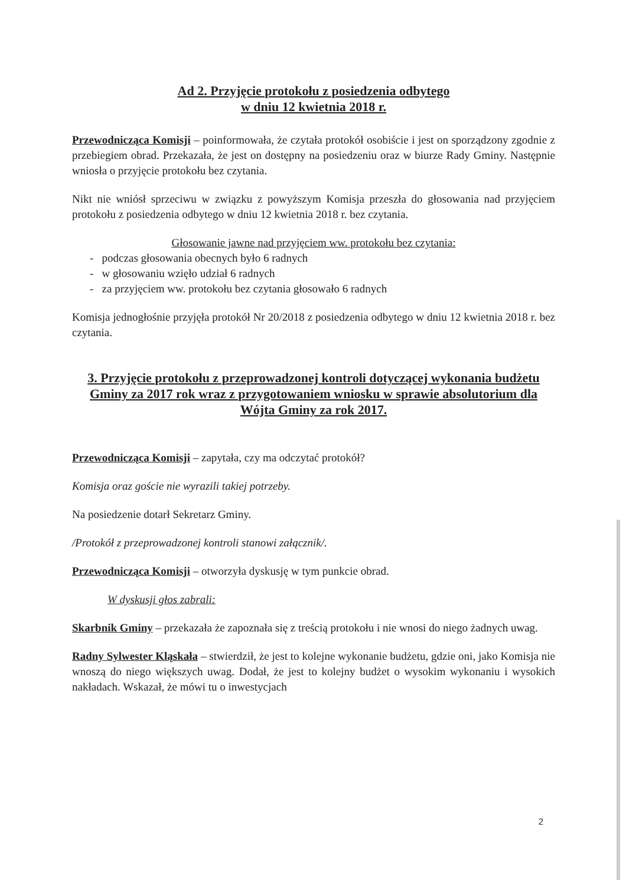Ad 2. Przyjęcie protokołu z posiedzenia odbytego
w dniu 12 kwietnia 2018 r.
Przewodnicząca Komisji – poinformowała, że czytała protokół osobiście i jest on sporządzony zgodnie z przebiegiem obrad. Przekazała, że jest on dostępny na posiedzeniu oraz w biurze Rady Gminy. Następnie wniosła o przyjęcie protokołu bez czytania.
Nikt nie wniósł sprzeciwu w związku z powyższym Komisja przeszła do głosowania nad przyjęciem protokołu z posiedzenia odbytego w dniu 12 kwietnia 2018 r. bez czytania.
Głosowanie jawne nad przyjęciem ww. protokołu bez czytania:
- podczas głosowania obecnych było 6 radnych
- w głosowaniu wzięło udział 6 radnych
- za przyjęciem ww. protokołu bez czytania głosowało 6 radnych
Komisja jednogłośnie przyjęła protokół Nr 20/2018 z posiedzenia odbytego w dniu 12 kwietnia 2018 r. bez czytania.
3. Przyjęcie protokołu z przeprowadzonej kontroli dotyczącej wykonania budżetu Gminy za 2017 rok wraz z przygotowaniem wniosku w sprawie absolutorium dla Wójta Gminy za rok 2017.
Przewodnicząca Komisji – zapytała, czy ma odczytać protokół?
Komisja oraz goście nie wyrazili takiej potrzeby.
Na posiedzenie dotarł Sekretarz Gminy.
/Protokół z przeprowadzonej kontroli stanowi załącznik/.
Przewodnicząca Komisji – otworzyła dyskusję w tym punkcie obrad.
W dyskusji głos zabrali:
Skarbnik Gminy – przekazała że zapoznała się z treścią protokołu i nie wnosi do niego żadnych uwag.
Radny Sylwester Kląskała – stwierdził, że jest to kolejne wykonanie budżetu, gdzie oni, jako Komisja nie wnoszą do niego większych uwag. Dodał, że jest to kolejny budżet o wysokim wykonaniu i wysokich nakładach. Wskazał, że mówi tu o inwestycjach
2